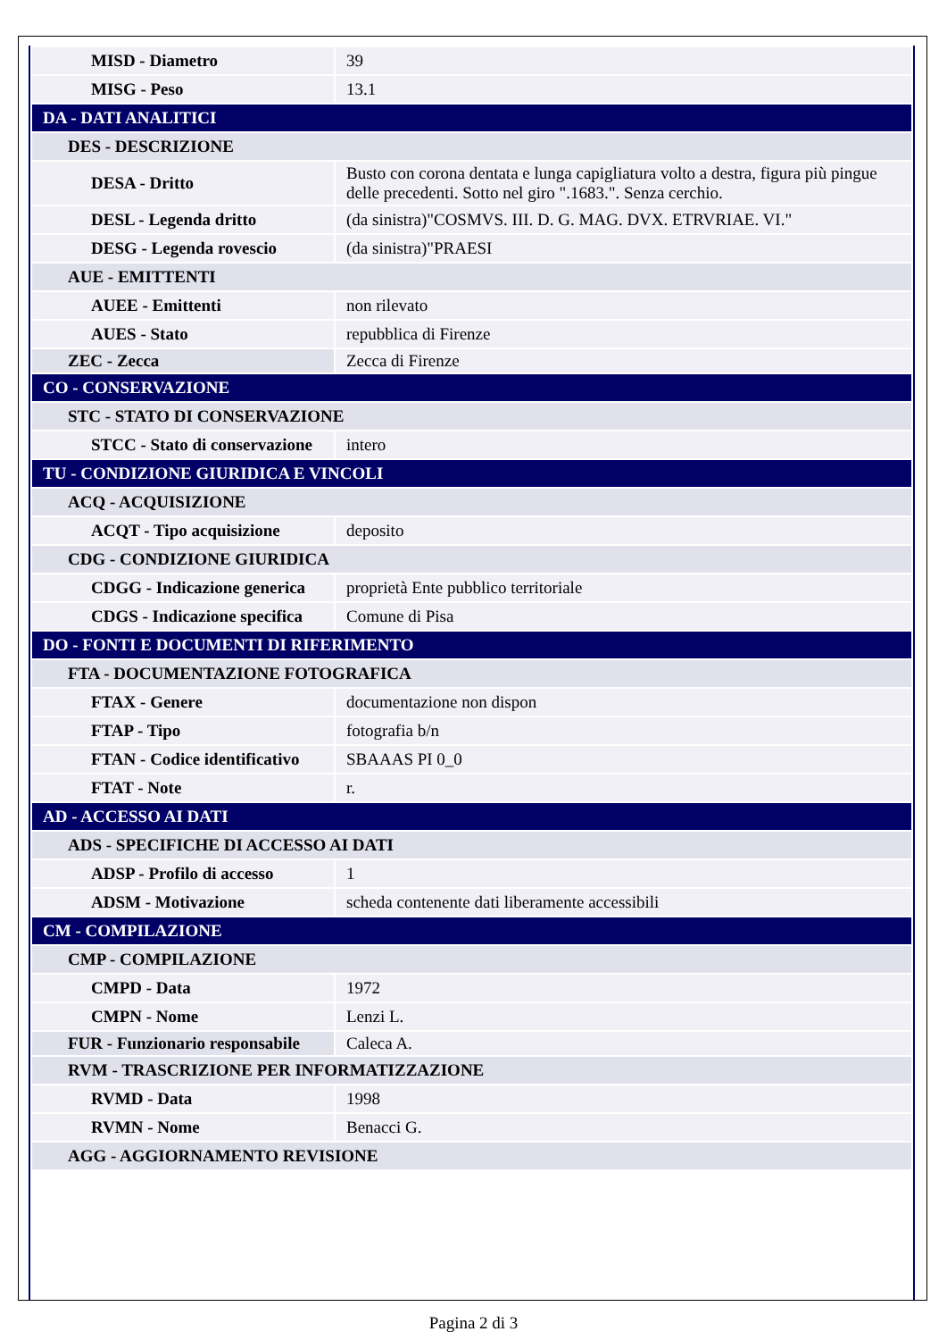| MISD - Diametro | 39 |
| MISG - Peso | 13.1 |
| DA - DATI ANALITICI | |
| DES - DESCRIZIONE | |
| DESA - Dritto | Busto con corona dentata e lunga capigliatura volto a destra, figura più pingue delle precedenti. Sotto nel giro ".1683.". Senza cerchio. |
| DESL - Legenda dritto | (da sinistra)"COSMVS. III. D. G. MAG. DVX. ETRVRIAE. VI." |
| DESG - Legenda rovescio | (da sinistra)"PRAESI |
| AUE - EMITTENTI | |
| AUEE - Emittenti | non rilevato |
| AUES - Stato | repubblica di Firenze |
| ZEC - Zecca | Zecca di Firenze |
| CO - CONSERVAZIONE | |
| STC - STATO DI CONSERVAZIONE | |
| STCC - Stato di conservazione | intero |
| TU - CONDIZIONE GIURIDICA E VINCOLI | |
| ACQ - ACQUISIZIONE | |
| ACQT - Tipo acquisizione | deposito |
| CDG - CONDIZIONE GIURIDICA | |
| CDGG - Indicazione generica | proprietà Ente pubblico territoriale |
| CDGS - Indicazione specifica | Comune di Pisa |
| DO - FONTI E DOCUMENTI DI RIFERIMENTO | |
| FTA - DOCUMENTAZIONE FOTOGRAFICA | |
| FTAX - Genere | documentazione non dispon |
| FTAP - Tipo | fotografia b/n |
| FTAN - Codice identificativo | SBAAAS PI 0_0 |
| FTAT - Note | r. |
| AD - ACCESSO AI DATI | |
| ADS - SPECIFICHE DI ACCESSO AI DATI | |
| ADSP - Profilo di accesso | 1 |
| ADSM - Motivazione | scheda contenente dati liberamente accessibili |
| CM - COMPILAZIONE | |
| CMP - COMPILAZIONE | |
| CMPD - Data | 1972 |
| CMPN - Nome | Lenzi L. |
| FUR - Funzionario responsabile | Caleca A. |
| RVM - TRASCRIZIONE PER INFORMATIZZAZIONE | |
| RVMD - Data | 1998 |
| RVMN - Nome | Benacci G. |
| AGG - AGGIORNAMENTO REVISIONE | |
Pagina 2 di 3